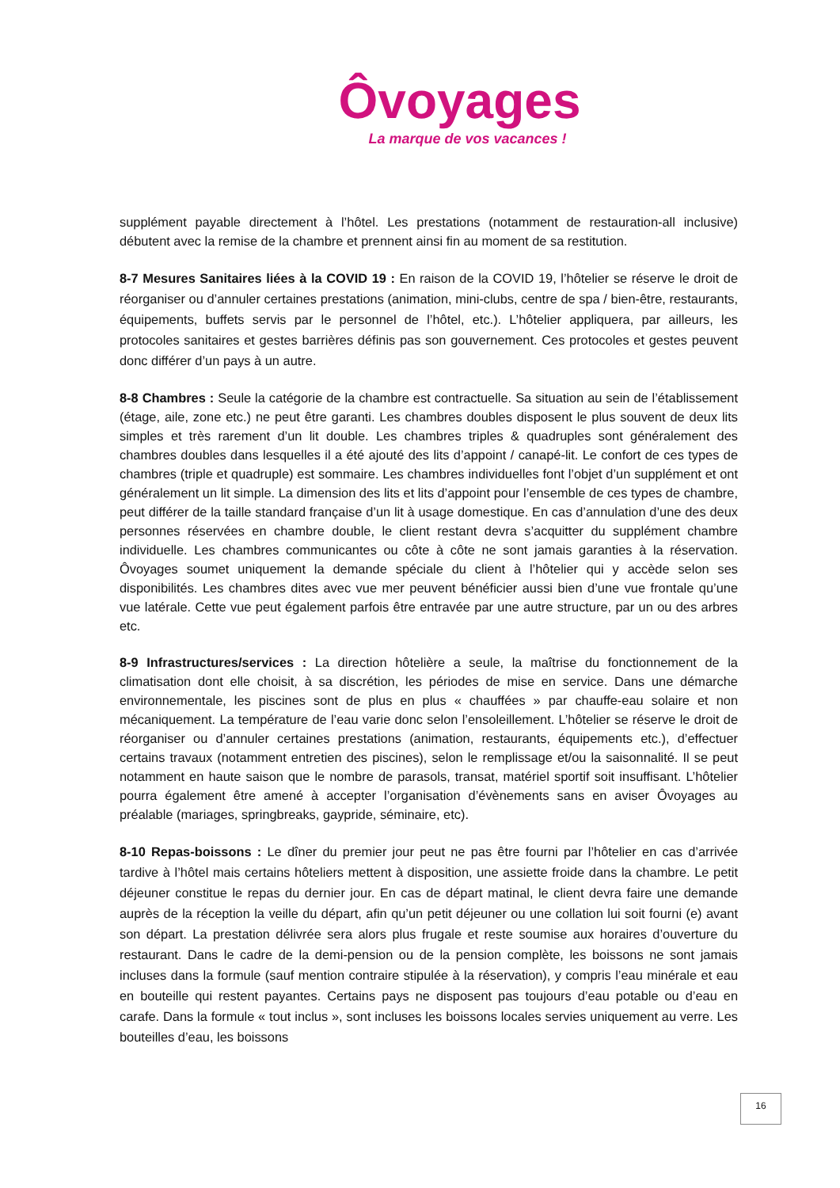Ôvoyages
La marque de vos vacances !
supplément payable directement à l’hôtel. Les prestations (notamment de restauration-all inclusive) débutent avec la remise de la chambre et prennent ainsi fin au moment de sa restitution.
8-7 Mesures Sanitaires liées à la COVID 19 : En raison de la COVID 19, l’hôtelier se réserve le droit de réorganiser ou d’annuler certaines prestations (animation, mini-clubs, centre de spa / bien-être, restaurants, équipements, buffets servis par le personnel de l’hôtel, etc.). L’hôtelier appliquera, par ailleurs, les protocoles sanitaires et gestes barrières définis pas son gouvernement. Ces protocoles et gestes peuvent donc différer d’un pays à un autre.
8-8 Chambres : Seule la catégorie de la chambre est contractuelle. Sa situation au sein de l’établissement (étage, aile, zone etc.) ne peut être garanti. Les chambres doubles disposent le plus souvent de deux lits simples et très rarement d’un lit double. Les chambres triples & quadruples sont généralement des chambres doubles dans lesquelles il a été ajouté des lits d’appoint / canapé-lit. Le confort de ces types de chambres (triple et quadruple) est sommaire. Les chambres individuelles font l’objet d’un supplément et ont généralement un lit simple. La dimension des lits et lits d’appoint pour l’ensemble de ces types de chambre, peut différer de la taille standard française d’un lit à usage domestique. En cas d’annulation d’une des deux personnes réservées en chambre double, le client restant devra s’acquitter du supplément chambre individuelle. Les chambres communicantes ou côte à côte ne sont jamais garanties à la réservation. Ôvoyages soumet uniquement la demande spéciale du client à l’hôtelier qui y accède selon ses disponibilités. Les chambres dites avec vue mer peuvent bénéficier aussi bien d’une vue frontale qu’une vue latérale. Cette vue peut également parfois être entravée par une autre structure, par un ou des arbres etc.
8-9 Infrastructures/services : La direction hôtelière a seule, la maîtrise du fonctionnement de la climatisation dont elle choisit, à sa discrétion, les périodes de mise en service. Dans une démarche environnementale, les piscines sont de plus en plus « chauffées » par chauffe-eau solaire et non mécaniquement. La température de l’eau varie donc selon l’ensoleillement. L’hôtelier se réserve le droit de réorganiser ou d’annuler certaines prestations (animation, restaurants, équipements etc.), d’effectuer certains travaux (notamment entretien des piscines), selon le remplissage et/ou la saisonnalité. Il se peut notamment en haute saison que le nombre de parasols, transat, matériel sportif soit insuffisant. L’hôtelier pourra également être amené à accepter l’organisation d’évènements sans en aviser Ôvoyages au préalable (mariages, springbreaks, gaypride, séminaire, etc).
8-10 Repas-boissons : Le dîner du premier jour peut ne pas être fourni par l’hôtelier en cas d’arrivée tardive à l’hôtel mais certains hôteliers mettent à disposition, une assiette froide dans la chambre. Le petit déjeuner constitue le repas du dernier jour. En cas de départ matinal, le client devra faire une demande auprès de la réception la veille du départ, afin qu’un petit déjeuner ou une collation lui soit fourni (e) avant son départ. La prestation délivrée sera alors plus frugale et reste soumise aux horaires d’ouverture du restaurant. Dans le cadre de la demi-pension ou de la pension complète, les boissons ne sont jamais incluses dans la formule (sauf mention contraire stipulée à la réservation), y compris l’eau minérale et eau en bouteille qui restent payantes. Certains pays ne disposent pas toujours d’eau potable ou d’eau en carafe. Dans la formule « tout inclus », sont incluses les boissons locales servies uniquement au verre. Les bouteilles d’eau, les boissons
16